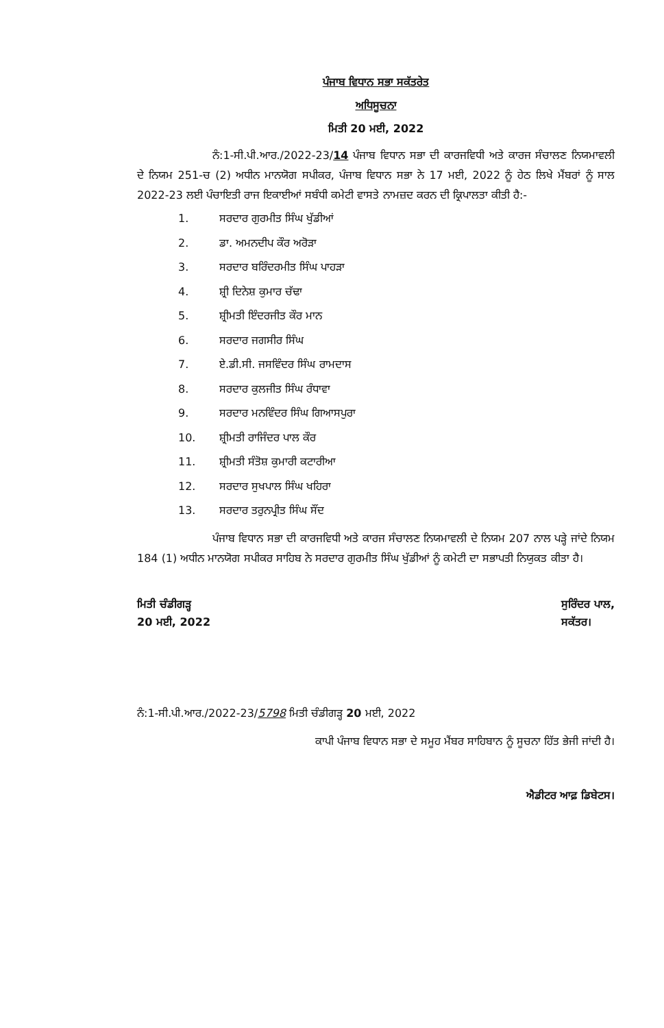ਪੰਜਾਬ ਵਿਧਾਨ ਸਭਾ ਸਕੱਤਰੇਤ
ਅਧਿਸੂਚਨਾ
ਮਿਤੀ 20 ਮਈ, 2022
ਨੰ:1-ਸੀ.ਪੀ.ਆਰ./2022-23/14 ਪੰਜਾਬ ਵਿਧਾਨ ਸਭਾ ਦੀ ਕਾਰਜਵਿਧੀ ਅਤੇ ਕਾਰਜ ਸੰਚਾਲਣ ਨਿਯਮਾਵਲੀ ਦੇ ਨਿਯਮ 251-ਚ (2) ਅਧੀਨ ਮਾਨਯੋਗ ਸਪੀਕਰ, ਪੰਜਾਬ ਵਿਧਾਨ ਸਭਾ ਨੇ 17 ਮਈ, 2022 ਨੂੰ ਹੇਠ ਲਿਖੇ ਮੈਂਬਰਾਂ ਨੂੰ ਸਾਲ 2022-23 ਲਈ ਪੰਚਾਇਤੀ ਰਾਜ ਇਕਾਈਆਂ ਸਬੰਧੀ ਕਮੇਟੀ ਵਾਸਤੇ ਨਾਮਜ਼ਦ ਕਰਨ ਦੀ ਕ੍ਰਿਪਾਲਤਾ ਕੀਤੀ ਹੈ:-
1. ਸਰਦਾਰ ਗੁਰਮੀਤ ਸਿੰਘ ਖੁੱਡੀਆਂ
2. ਡਾ. ਅਮਨਦੀਪ ਕੌਰ ਅਰੋੜਾ
3. ਸਰਦਾਰ ਬਰਿੰਦਰਮੀਤ ਸਿੰਘ ਪਾਹੜਾ
4. ਸ਼੍ਰੀ ਦਿਨੇਸ਼ ਕੁਮਾਰ ਚੱਢਾ
5. ਸ਼੍ਰੀਮਤੀ ਇੰਦਰਜੀਤ ਕੌਰ ਮਾਨ
6. ਸਰਦਾਰ ਜਗਸੀਰ ਸਿੰਘ
7. ਏ.ਡੀ.ਸੀ. ਜਸਵਿੰਦਰ ਸਿੰਘ ਰਾਮਦਾਸ
8. ਸਰਦਾਰ ਕੁਲਜੀਤ ਸਿੰਘ ਰੰਧਾਵਾ
9. ਸਰਦਾਰ ਮਨਵਿੰਦਰ ਸਿੰਘ ਗਿਆਸਪੁਰਾ
10. ਸ਼੍ਰੀਮਤੀ ਰਾਜਿੰਦਰ ਪਾਲ ਕੌਰ
11. ਸ਼੍ਰੀਮਤੀ ਸੰਤੋਸ਼ ਕੁਮਾਰੀ ਕਟਾਰੀਆ
12. ਸਰਦਾਰ ਸੁਖਪਾਲ ਸਿੰਘ ਖਹਿਰਾ
13. ਸਰਦਾਰ ਤਰੁਨਪ੍ਰੀਤ ਸਿੰਘ ਸੌਂਦ
ਪੰਜਾਬ ਵਿਧਾਨ ਸਭਾ ਦੀ ਕਾਰਜਵਿਧੀ ਅਤੇ ਕਾਰਜ ਸੰਚਾਲਣ ਨਿਯਮਾਵਲੀ ਦੇ ਨਿਯਮ 207 ਨਾਲ ਪੜ੍ਹੇ ਜਾਂਦੇ ਨਿਯਮ 184 (1) ਅਧੀਨ ਮਾਨਯੋਗ ਸਪੀਕਰ ਸਾਹਿਬ ਨੇ ਸਰਦਾਰ ਗੁਰਮੀਤ ਸਿੰਘ ਖੁੱਡੀਆਂ ਨੂੰ ਕਮੇਟੀ ਦਾ ਸਭਾਪਤੀ ਨਿਯੁਕਤ ਕੀਤਾ ਹੈ।
ਮਿਤੀ ਚੰਡੀਗੜ੍ਹ
20 ਮਈ, 2022
ਸੁਰਿੰਦਰ ਪਾਲ,
ਸਕੱਤਰ।
ਨੰ:1-ਸੀ.ਪੀ.ਆਰ./2022-23/5798 ਮਿਤੀ ਚੰਡੀਗੜ੍ਹ 20 ਮਈ, 2022
ਕਾਪੀ ਪੰਜਾਬ ਵਿਧਾਨ ਸਭਾ ਦੇ ਸਮੂਹ ਮੈਂਬਰ ਸਾਹਿਬਾਨ ਨੂੰ ਸੂਚਨਾ ਹਿੱਤ ਭੇਜੀ ਜਾਂਦੀ ਹੈ।
ਐਡੀਟਰ ਆਫ਼ ਡਿਬੇਟਸ।